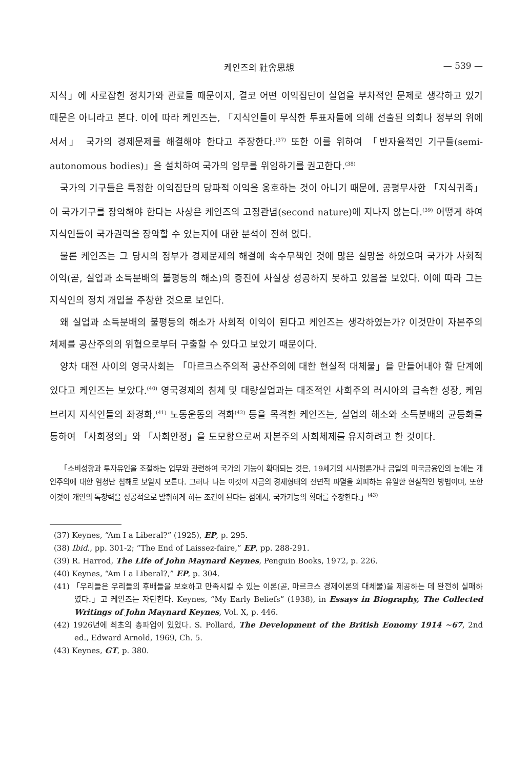케인즈의 社會思想 — 539 —
지식」에 사로잡힌 정치가와 관료들 때문이지, 결코 어떤 이익집단이 실업을 부차적인 문제로 생각하고 있기 때문은 아니라고 본다. 이에 따라 케인즈는, 「지식인들이 무식한 투표자들에 의해 선출된 의회나 정부의 위에 서서」 국가의 경제문제를 해결해야 한다고 주장한다.<sup>(37)</sup> 또한 이를 위하여 「반자율적인 기구들(semi-autonomous bodies)」을 설치하여 국가의 임무를 위임하기를 권고한다.<sup>(38)</sup>
국가의 기구들은 특정한 이익집단의 당파적 이익을 옹호하는 것이 아니기 때문에, 공평무사한 「지식귀족」이 국가기구를 장악해야 한다는 사상은 케인즈의 고정관념(second nature)에 지나지 않는다.<sup>(39)</sup> 어떻게 하여 지식인들이 국가권력을 장악할 수 있는지에 대한 분석이 전혀 없다.
물론 케인즈는 그 당시의 정부가 경제문제의 해결에 속수무책인 것에 많은 실망을 하였으며 국가가 사회적 이익(곧, 실업과 소득분배의 불평등의 해소)의 증진에 사실상 성공하지 못하고 있음을 보았다. 이에 따라 그는 지식인의 정치 개입을 주창한 것으로 보인다.
왜 실업과 소득분배의 불평등의 해소가 사회적 이익이 된다고 케인즈는 생각하였는가? 이것만이 자본주의 체제를 공산주의의 위협으로부터 구출할 수 있다고 보았기 때문이다.
양차 대전 사이의 영국사회는 「마르크스주의적 공산주의에 대한 현실적 대체물」을 만들어내야 할 단계에 있다고 케인즈는 보았다.<sup>(40)</sup> 영국경제의 침체 및 대량실업과는 대조적인 사회주의 러시아의 급속한 성장, 케임브리지 지식인들의 좌경화,<sup>(41)</sup> 노동운동의 격화<sup>(42)</sup> 등을 목격한 케인즈는, 실업의 해소와 소득분배의 균등화를 통하여 「사회정의」와 「사회안정」을 도모함으로써 자본주의 사회체제를 유지하려고 한 것이다.
「소비성향과 투자유인을 조절하는 업무와 관련하여 국가의 기능이 확대되는 것은, 19세기의 시사평론가나 금일의 미국금융인의 눈에는 개인주의에 대한 엄청난 침해로 보일지 모른다. 그러나 나는 이것이 지금의 경제형태의 전면적 파멸을 회피하는 유일한 현실적인 방법이며, 또한 이것이 개인의 독창력을 성공적으로 발휘하게 하는 조건이 된다는 점에서, 국가기능의 확대를 주창한다.」<sup>(43)</sup>
(37) Keynes, “Am I a Liberal?” (1925), EP, p. 295.
(38) Ibid., pp. 301-2; “The End of Laissez-faire,” EP, pp. 288-291.
(39) R. Harrod, The Life of John Maynard Keynes, Penguin Books, 1972, p. 226.
(40) Keynes, “Am I a Liberal?,” EP, p. 304.
(41) 「우리들은 우리들의 후배들을 보호하고 만족시킬 수 있는 이론(곧, 마르크스 경제이론의 대체물)을 제공하는 데 완전히 실패하였다.」고 케인즈는 자탄한다. Keynes, “My Early Beliefs” (1938), in Essays in Biography, The Collected Writings of John Maynard Keynes, Vol. X, p. 446.
(42) 1926년에 최초의 총파업이 있었다. S. Pollard, The Development of the British Eonomy 1914 ∼67, 2nd ed., Edward Arnold, 1969, Ch. 5.
(43) Keynes, GT, p. 380.